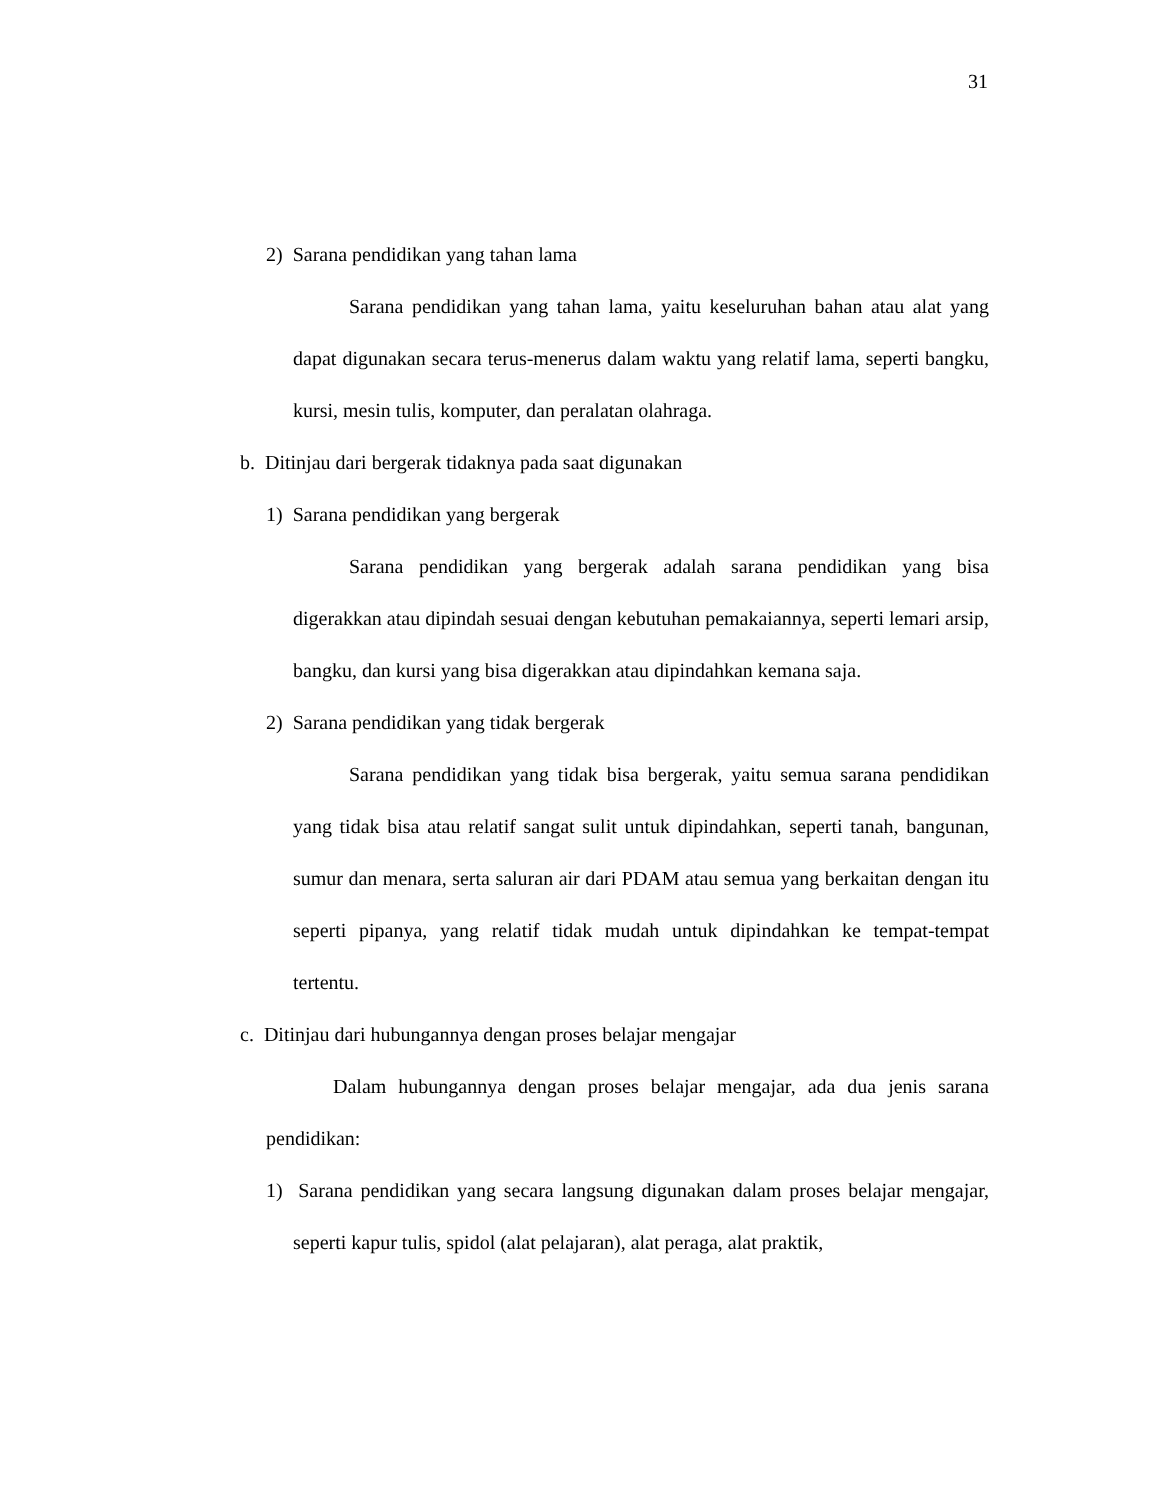31
2) Sarana pendidikan yang tahan lama
Sarana pendidikan yang tahan lama, yaitu keseluruhan bahan atau alat yang dapat digunakan secara terus-menerus dalam waktu yang relatif lama, seperti bangku, kursi, mesin tulis, komputer, dan peralatan olahraga.
b. Ditinjau dari bergerak tidaknya pada saat digunakan
1) Sarana pendidikan yang bergerak
Sarana pendidikan yang bergerak adalah sarana pendidikan yang bisa digerakkan atau dipindah sesuai dengan kebutuhan pemakaiannya, seperti lemari arsip, bangku, dan kursi yang bisa digerakkan atau dipindahkan kemana saja.
2) Sarana pendidikan yang tidak bergerak
Sarana pendidikan yang tidak bisa bergerak, yaitu semua sarana pendidikan yang tidak bisa atau relatif sangat sulit untuk dipindahkan, seperti tanah, bangunan, sumur dan menara, serta saluran air dari PDAM atau semua yang berkaitan dengan itu seperti pipanya, yang relatif tidak mudah untuk dipindahkan ke tempat-tempat tertentu.
c. Ditinjau dari hubungannya dengan proses belajar mengajar
Dalam hubungannya dengan proses belajar mengajar, ada dua jenis sarana pendidikan:
1) Sarana pendidikan yang secara langsung digunakan dalam proses belajar mengajar, seperti kapur tulis, spidol (alat pelajaran), alat peraga, alat praktik,